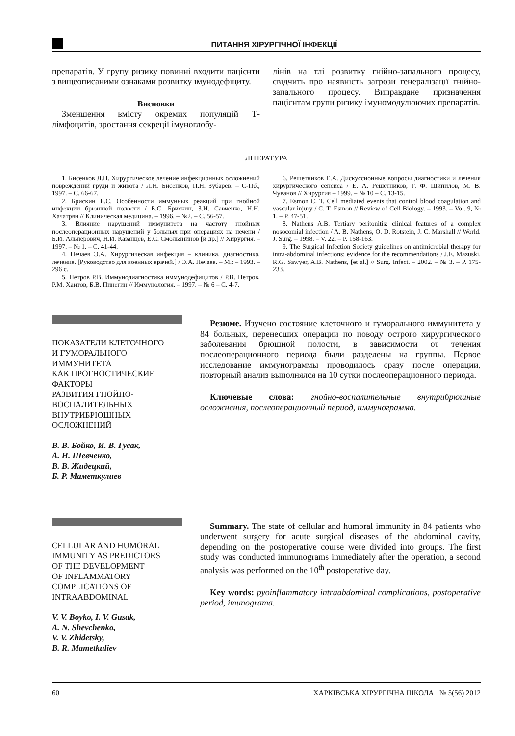ПИТАННЯ ХІРУРГІЧНОЇ ІНФЕКЦІЇ
препаратів. У групу ризику повинні входити пацієнти з вищеописаними ознаками розвитку імунодефіциту.
Висновки
Зменшення вмісту окремих популяцій Т-лімфоцитів, зростання секреції імуноглобу-
лінів на тлі розвитку гнійно-запального процесу, свідчить про наявність загрози генералізації гнійно-запального процесу. Виправдане призначення пацієнтам групи ризику імуномодулюючих препаратів.
ЛІТЕРАТУРА
1. Бисенков Л.Н. Хирургическое лечение инфекционных осложнений повреждений груди и живота / Л.Н. Бисенков, П.Н. Зубарев. – С-Пб., 1997. – С. 66-67.
2. Брискин Б.С. Особенности иммунных реакций при гнойной инфекции брюшной полости / Б.С. Брискин, З.И. Савченко, Н.Н. Хачатрян // Клиническая медицина. – 1996. – №2. – С. 56-57.
3. Влияние нарушений иммунитета на частоту гнойных послеоперационных нарушений у больных при операциях на печени / Б.И. Альперович, Н.И. Казанцев, Е.С. Смольянинов [и др.] // Хирургия. – 1997. – № 1. – С. 41-44.
4. Нечаев Э.А. Хирургическая инфекция – клиника, диагностика, лечение. [Руководство для военных врачей.] / Э.А. Нечаев. – М.: – 1993. – 296 с.
5. Петров Р.В. Иммунодиагностика иммунодефицитов / Р.В. Петров, Р.М. Хаитов, Б.В. Пинегин // Иммунология. – 1997. – № 6 – С. 4-7.
6. Решетников Е.А. Дискуссионные вопросы диагностики и лечения хирургического сепсиса / Е. А. Решетников, Г. Ф. Шипилов, М. В. Чуванов // Хирургия – 1999. – № 10 – С. 13-15.
7. Esmon C. T. Cell mediated events that control blood coagulation and vascular injury / C. T. Esmon // Review of Cell Biology. – 1993. – Vol. 9, № 1. – P. 47-51.
8. Nathens A.B. Tertiary peritonitis: clinical features of a complex nosocomial infection / A. B. Nathens, O. D. Rotstein, J. C. Marshall // World. J. Surg. – 1998. – V. 22. – P. 158-163.
9. The Surgical Infection Society guidelines on antimicrobial therapy for intra-abdominal infections: evidence for the recommendations / J.E. Mazuski, R.G. Sawyer, A.B. Nathens, [et al.] // Surg. Infect. – 2002. – № 3. – P. 175-233.
ПОКАЗАТЕЛИ КЛЕТОЧНОГО
И ГУМОРАЛЬНОГО
ИММУНИТЕТА
КАК ПРОГНОСТИЧЕСКИЕ
ФАКТОРЫ
РАЗВИТИЯ ГНОЙНО-
ВОСПАЛИТЕЛЬНЫХ
ВНУТРИБРЮШНЫХ
ОСЛОЖНЕНИЙ
В. В. Бойко, И. В. Гусак,
А. Н. Шевченко,
В. В. Жидецкий,
Б. Р. Маметкулиев
Резюме. Изучено состояние клеточного и гуморального иммунитета у 84 больных, перенесших операции по поводу острого хирургического заболевания брюшной полости, в зависимости от течения послеоперационного периода были разделены на группы. Первое исследование иммунограммы проводилось сразу после операции, повторный анализ выполнялся на 10 сутки послеоперационного периода.
Ключевые слова: гнойно-воспалительные внутрибрюшные осложнения, послеоперационный период, иммунограмма.
CELLULAR AND HUMORAL
IMMUNITY AS PREDICTORS
OF THE DEVELOPMENT
OF INFLAMMATORY
COMPLICATIONS OF
INTRAABDOMINAL
V. V. Boyko, I. V. Gusak,
A. N. Shevchenko,
V. V. Zhidetsky,
B. R. Mametkuliev
Summary. The state of cellular and humoral immunity in 84 patients who underwent surgery for acute surgical diseases of the abdominal cavity, depending on the postoperative course were divided into groups. The first study was conducted immunograms immediately after the operation, a second analysis was performed on the 10<sup>th</sup> postoperative day.
Key words: pyoinflammatory intraabdominal complications, postoperative period, imunograma.
60 ХАРКІВСЬКА ХІРУРГІЧНА ШКОЛА № 5(56) 2012